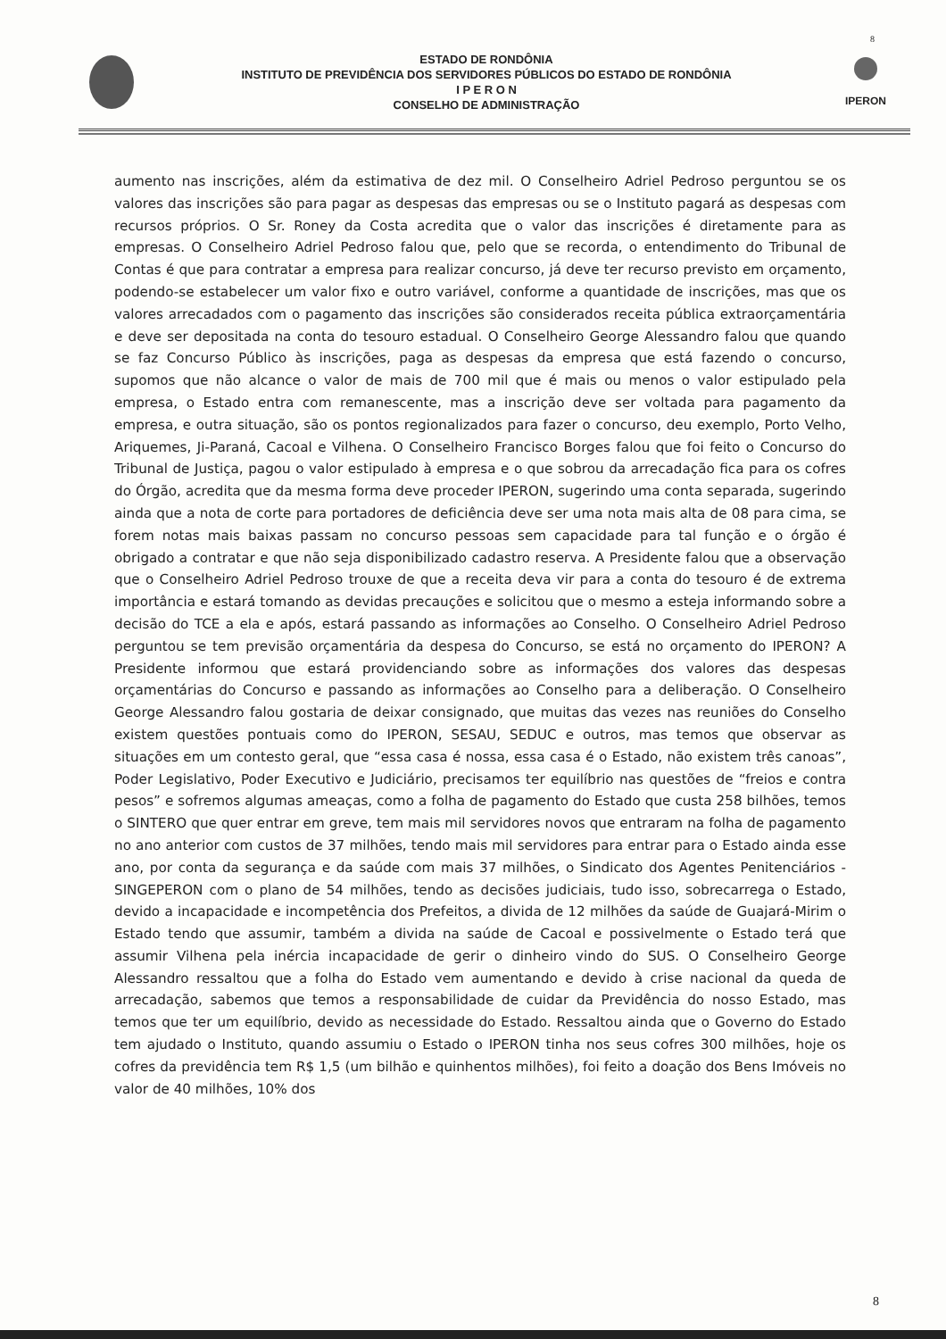8
ESTADO DE RONDÔNIA
INSTITUTO DE PREVIDÊNCIA DOS SERVIDORES PÚBLICOS DO ESTADO DE RONDÔNIA
I P E R O N
CONSELHO DE ADMINISTRAÇÃO
IPERON
aumento nas inscrições, além da estimativa de dez mil. O Conselheiro Adriel Pedroso perguntou se os valores das inscrições são para pagar as despesas das empresas ou se o Instituto pagará as despesas com recursos próprios. O Sr. Roney da Costa acredita que o valor das inscrições é diretamente para as empresas. O Conselheiro Adriel Pedroso falou que, pelo que se recorda, o entendimento do Tribunal de Contas é que para contratar a empresa para realizar concurso, já deve ter recurso previsto em orçamento, podendo-se estabelecer um valor fixo e outro variável, conforme a quantidade de inscrições, mas que os valores arrecadados com o pagamento das inscrições são considerados receita pública extraorçamentária e deve ser depositada na conta do tesouro estadual. O Conselheiro George Alessandro falou que quando se faz Concurso Público às inscrições, paga as despesas da empresa que está fazendo o concurso, supomos que não alcance o valor de mais de 700 mil que é mais ou menos o valor estipulado pela empresa, o Estado entra com remanescente, mas a inscrição deve ser voltada para pagamento da empresa, e outra situação, são os pontos regionalizados para fazer o concurso, deu exemplo, Porto Velho, Ariquemes, Ji-Paraná, Cacoal e Vilhena. O Conselheiro Francisco Borges falou que foi feito o Concurso do Tribunal de Justiça, pagou o valor estipulado à empresa e o que sobrou da arrecadação fica para os cofres do Órgão, acredita que da mesma forma deve proceder IPERON, sugerindo uma conta separada, sugerindo ainda que a nota de corte para portadores de deficiência deve ser uma nota mais alta de 08 para cima, se forem notas mais baixas passam no concurso pessoas sem capacidade para tal função e o órgão é obrigado a contratar e que não seja disponibilizado cadastro reserva. A Presidente falou que a observação que o Conselheiro Adriel Pedroso trouxe de que a receita deva vir para a conta do tesouro é de extrema importância e estará tomando as devidas precauções e solicitou que o mesmo a esteja informando sobre a decisão do TCE a ela e após, estará passando as informações ao Conselho. O Conselheiro Adriel Pedroso perguntou se tem previsão orçamentária da despesa do Concurso, se está no orçamento do IPERON? A Presidente informou que estará providenciando sobre as informações dos valores das despesas orçamentárias do Concurso e passando as informações ao Conselho para a deliberação. O Conselheiro George Alessandro falou gostaria de deixar consignado, que muitas das vezes nas reuniões do Conselho existem questões pontuais como do IPERON, SESAU, SEDUC e outros, mas temos que observar as situações em um contesto geral, que “essa casa é nossa, essa casa é o Estado, não existem três canoas”, Poder Legislativo, Poder Executivo e Judiciário, precisamos ter equilíbrio nas questões de “freios e contra pesos” e sofremos algumas ameaças, como a folha de pagamento do Estado que custa 258 bilhões, temos o SINTERO que quer entrar em greve, tem mais mil servidores novos que entraram na folha de pagamento no ano anterior com custos de 37 milhões, tendo mais mil servidores para entrar para o Estado ainda esse ano, por conta da segurança e da saúde com mais 37 milhões, o Sindicato dos Agentes Penitenciários - SINGEPERON com o plano de 54 milhões, tendo as decisões judiciais, tudo isso, sobrecarrega o Estado, devido a incapacidade e incompetência dos Prefeitos, a divida de 12 milhões da saúde de Guajará-Mirim o Estado tendo que assumir, também a divida na saúde de Cacoal e possivelmente o Estado terá que assumir Vilhena pela inércia incapacidade de gerir o dinheiro vindo do SUS. O Conselheiro George Alessandro ressaltou que a folha do Estado vem aumentando e devido à crise nacional da queda de arrecadação, sabemos que temos a responsabilidade de cuidar da Previdência do nosso Estado, mas temos que ter um equilíbrio, devido as necessidade do Estado. Ressaltou ainda que o Governo do Estado tem ajudado o Instituto, quando assumiu o Estado o IPERON tinha nos seus cofres 300 milhões, hoje os cofres da previdência tem R$ 1,5 (um bilhão e quinhentos milhões), foi feito a doação dos Bens Imóveis no valor de 40 milhões, 10% dos
8